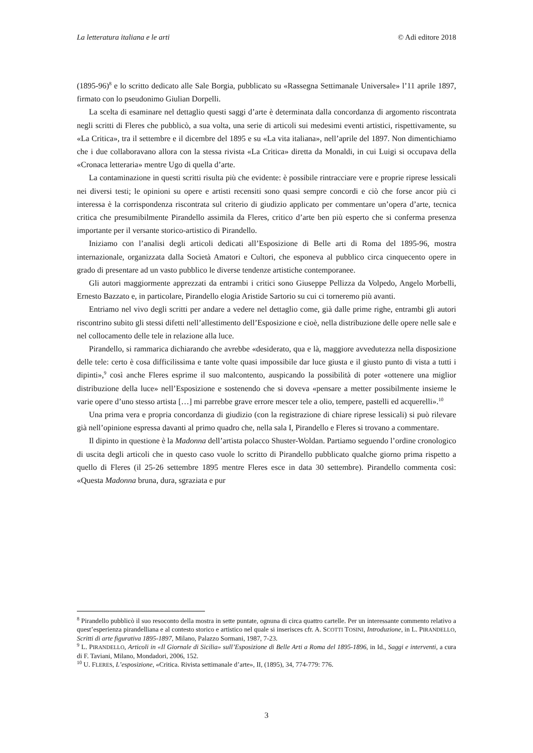La letteratura italiana e le arti © Adi editore 2018
(1895-96)<sup>8</sup> e lo scritto dedicato alle Sale Borgia, pubblicato su «Rassegna Settimanale Universale» l’11 aprile 1897, firmato con lo pseudonimo Giulian Dorpelli.
La scelta di esaminare nel dettaglio questi saggi d’arte è determinata dalla concordanza di argomento riscontrata negli scritti di Fleres che pubblicò, a sua volta, una serie di articoli sui medesimi eventi artistici, rispettivamente, su «La Critica», tra il settembre e il dicembre del 1895 e su «La vita italiana», nell’aprile del 1897. Non dimentichiamo che i due collaboravano allora con la stessa rivista «La Critica» diretta da Monaldi, in cui Luigi si occupava della «Cronaca letteraria» mentre Ugo di quella d’arte.
La contaminazione in questi scritti risulta più che evidente: è possibile rintracciare vere e proprie riprese lessicali nei diversi testi; le opinioni su opere e artisti recensiti sono quasi sempre concordi e ciò che forse ancor più ci interessa è la corrispondenza riscontrata sul criterio di giudizio applicato per commentare un’opera d’arte, tecnica critica che presumibilmente Pirandello assimila da Fleres, critico d’arte ben più esperto che si conferma presenza importante per il versante storico-artistico di Pirandello.
Iniziamo con l’analisi degli articoli dedicati all’Esposizione di Belle arti di Roma del 1895-96, mostra internazionale, organizzata dalla Società Amatori e Cultori, che esponeva al pubblico circa cinquecento opere in grado di presentare ad un vasto pubblico le diverse tendenze artistiche contemporanee.
Gli autori maggiormente apprezzati da entrambi i critici sono Giuseppe Pellizza da Volpedo, Angelo Morbelli, Ernesto Bazzato e, in particolare, Pirandello elogia Aristide Sartorio su cui ci torneremo più avanti.
Entriamo nel vivo degli scritti per andare a vedere nel dettaglio come, già dalle prime righe, entrambi gli autori riscontrino subito gli stessi difetti nell’allestimento dell’Esposizione e cioè, nella distribuzione delle opere nelle sale e nel collocamento delle tele in relazione alla luce.
Pirandello, si rammarica dichiarando che avrebbe «desiderato, qua e là, maggiore avvedutezza nella disposizione delle tele: certo è cosa difficilissima e tante volte quasi impossibile dar luce giusta e il giusto punto di vista a tutti i dipinti»,<sup>9</sup> così anche Fleres esprime il suo malcontento, auspicando la possibilità di poter «ottenere una miglior distribuzione della luce» nell’Esposizione e sostenendo che si doveva «pensare a metter possibilmente insieme le varie opere d’uno stesso artista […] mi parrebbe grave errore mescer tele a olio, tempere, pastelli ed acquerelli».<sup>10</sup>
Una prima vera e propria concordanza di giudizio (con la registrazione di chiare riprese lessicali) si può rilevare già nell’opinione espressa davanti al primo quadro che, nella sala I, Pirandello e Fleres si trovano a commentare.
Il dipinto in questione è la Madonna dell’artista polacco Shuster-Woldan. Partiamo seguendo l’ordine cronologico di uscita degli articoli che in questo caso vuole lo scritto di Pirandello pubblicato qualche giorno prima rispetto a quello di Fleres (il 25-26 settembre 1895 mentre Fleres esce in data 30 settembre). Pirandello commenta così: «Questa Madonna bruna, dura, sgraziata e pur
<sup>8</sup> Pirandello pubblicò il suo resoconto della mostra in sette puntate, ognuna di circa quattro cartelle. Per un interessante commento relativo a quest’esperienza pirandelliana e al contesto storico e artistico nel quale si inserisces cfr. A. SCOTTI TOSINI, Introduzione, in L. PIRANDELLO, Scritti di arte figurativa 1895-1897, Milano, Palazzo Sormani, 1987, 7-23.
<sup>9</sup> L. PIRANDELLO, Articoli in «Il Giornale di Sicilia» sull’Esposizione di Belle Arti a Roma del 1895-1896, in Id., Saggi e interventi, a cura di F. Taviani, Milano, Mondadori, 2006, 152.
<sup>10</sup> U. FLERES, L’esposizione, «Critica. Rivista settimanale d’arte», II, (1895), 34, 774-779: 776.
3